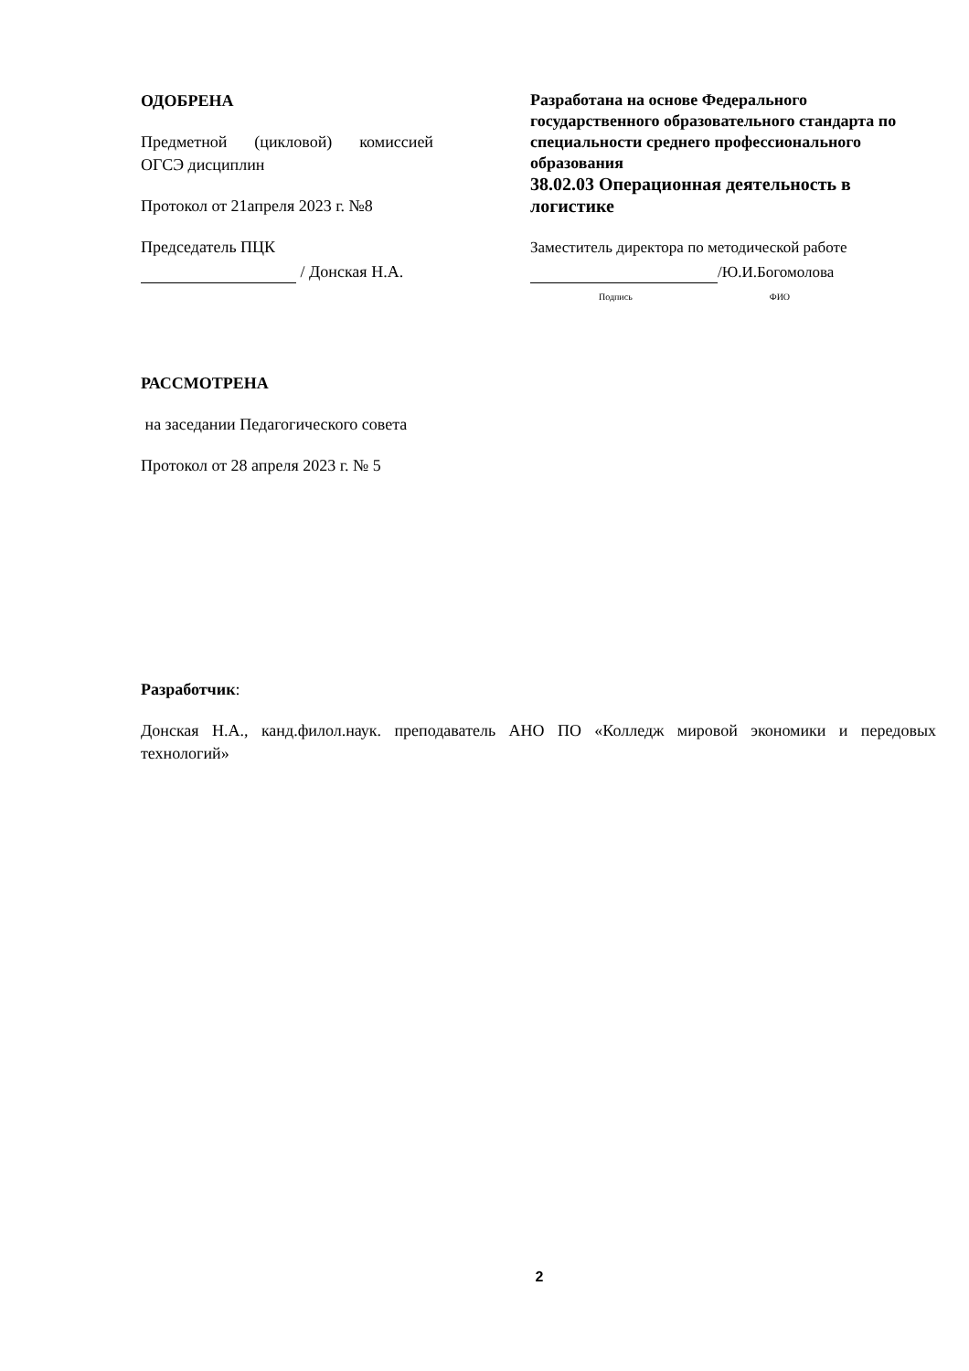ОДОБРЕНА
Предметной (цикловой) комиссией ОГСЭ дисциплин
Протокол от 21апреля 2023 г. №8
Председатель ПЦК
/ Донская Н.А.
Разработана на основе Федерального государственного образовательного стандарта по специальности среднего профессионального образования
38.02.03 Операционная деятельность в логистике
Заместитель директора по методической работе
/Ю.И.Богомолова
Подпись ФИО
РАССМОТРЕНА
на заседании Педагогического совета
Протокол от 28 апреля 2023 г. № 5
Разработчик:
Донская Н.А., канд.филол.наук. преподаватель АНО ПО «Колледж мировой экономики и передовых технологий»
2